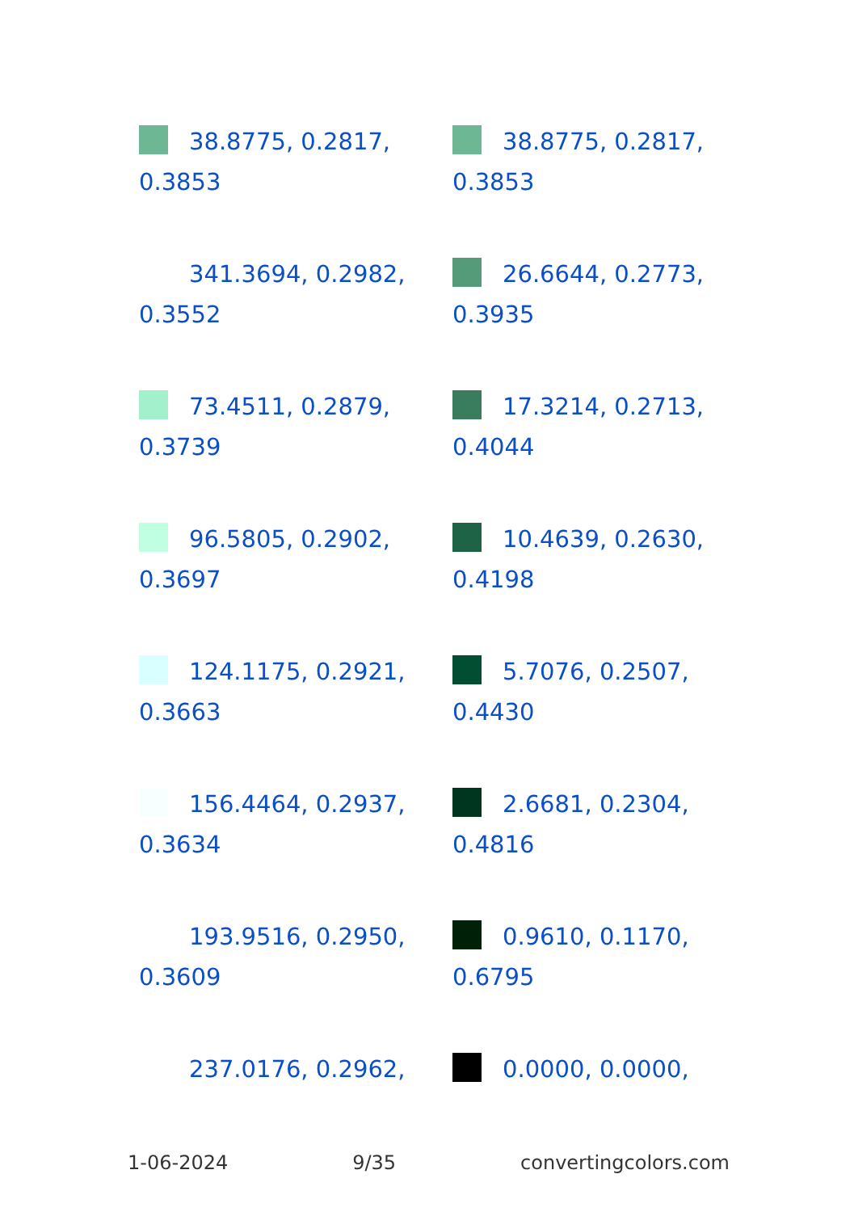38.8775, 0.2817, 0.3853
38.8775, 0.2817, 0.3853
341.3694, 0.2982, 0.3552
26.6644, 0.2773, 0.3935
73.4511, 0.2879, 0.3739
17.3214, 0.2713, 0.4044
96.5805, 0.2902, 0.3697
10.4639, 0.2630, 0.4198
124.1175, 0.2921, 0.3663
5.7076, 0.2507, 0.4430
156.4464, 0.2937, 0.3634
2.6681, 0.2304, 0.4816
193.9516, 0.2950, 0.3609
0.9610, 0.1170, 0.6795
237.0176, 0.2962,
0.0000, 0.0000,
1-06-2024 9/35 convertingcolors.com